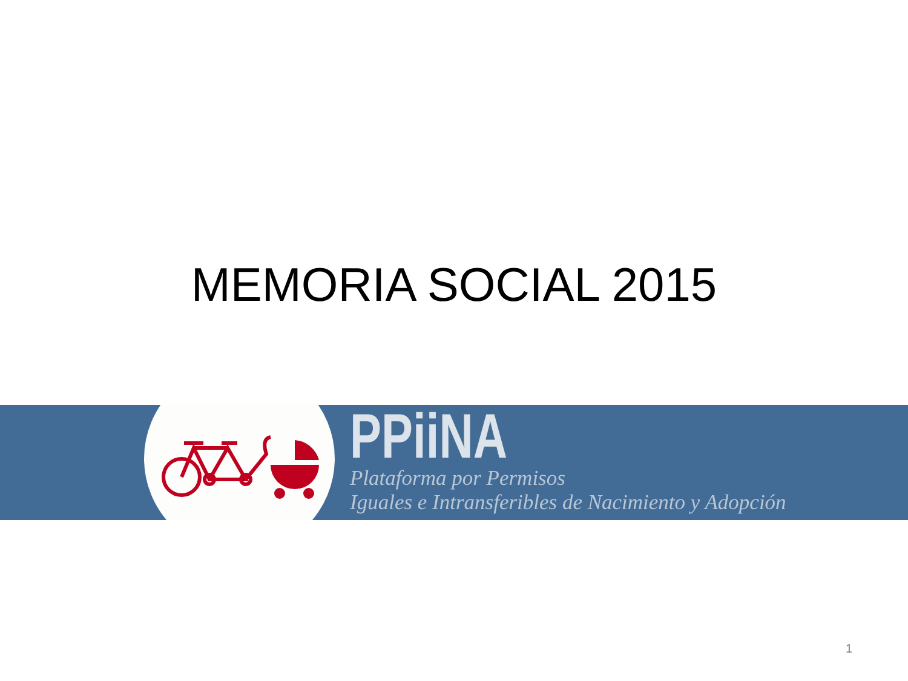MEMORIA SOCIAL 2015
PPiiNA
Plataforma por Permisos
Iguales e Intransferibles de Nacimiento y Adopción
1